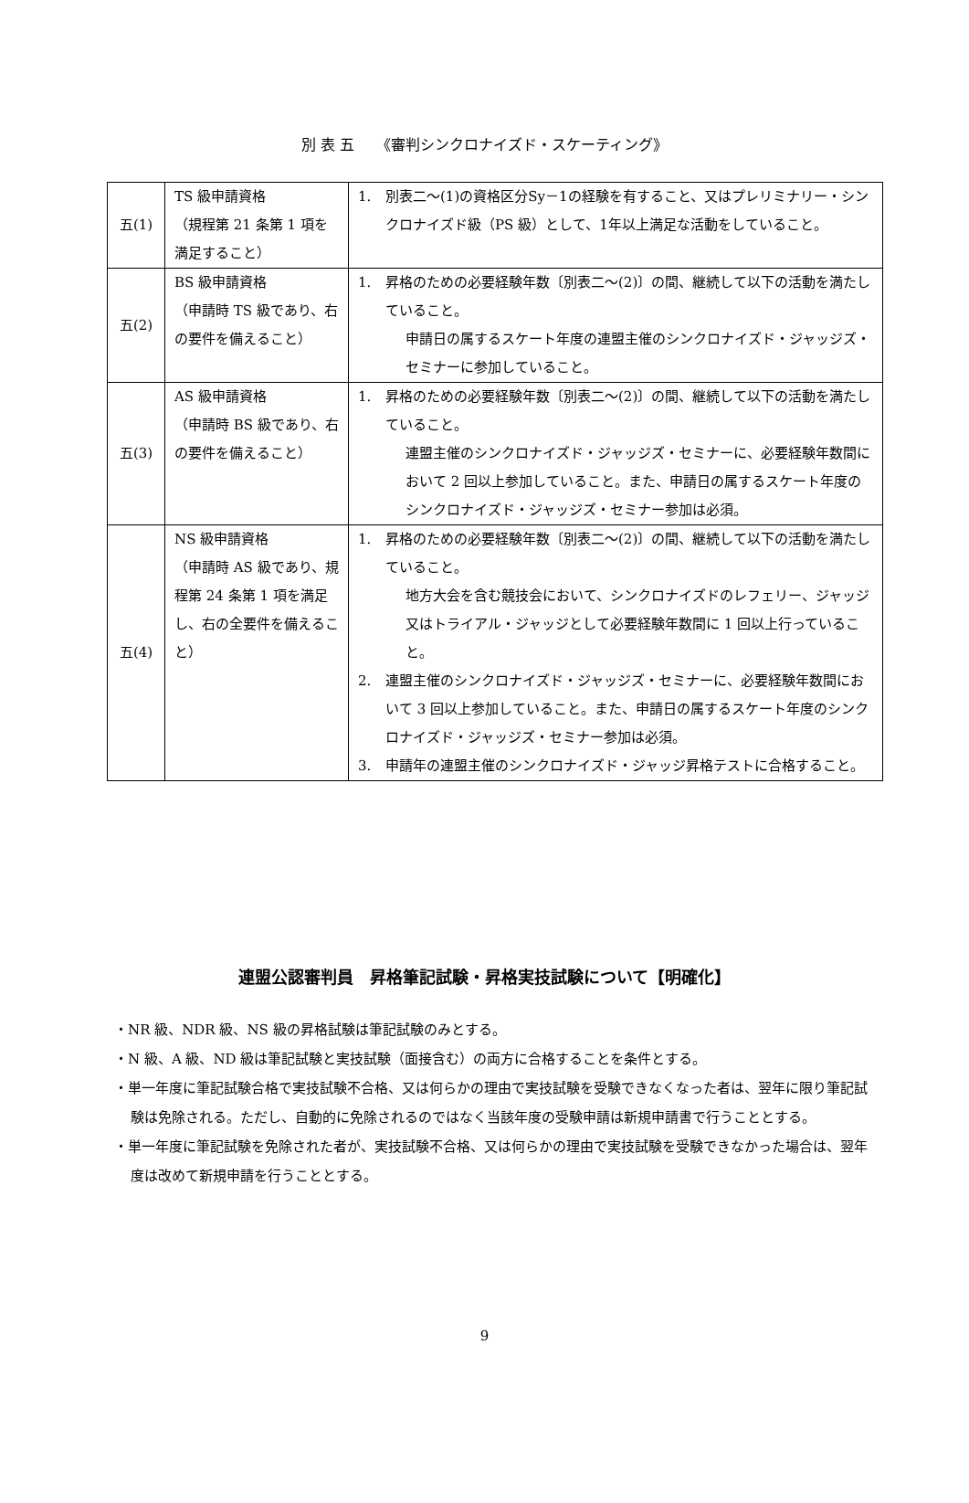別 表 五　　《審判シンクロナイズド・スケーティング》
| 五(1) | TS 級申請資格 （規程第 21 条第 1 項を満足すること） | 1. 別表二～(1)の資格区分Sy－1の経験を有すること、又はプレリミナリー・シンクロナイズド級（PS 級）として、1年以上満足な活動をしていること。 |
| 五(2) | BS 級申請資格 （申請時 TS 級であり、右の要件を備えること） | 1. 昇格のための必要経験年数〔別表二～(2)〕の間、継続して以下の活動を満たしていること。 申請日の属するスケート年度の連盟主催のシンクロナイズド・ジャッジズ・セミナーに参加していること。 |
| 五(3) | AS 級申請資格 （申請時 BS 級であり、右の要件を備えること） | 1. 昇格のための必要経験年数〔別表二～(2)〕の間、継続して以下の活動を満たしていること。 連盟主催のシンクロナイズド・ジャッジズ・セミナーに、必要経験年数間において 2 回以上参加していること。また、申請日の属するスケート年度のシンクロナイズド・ジャッジズ・セミナー参加は必須。 |
| 五(4) | NS 級申請資格 （申請時 AS 級であり、規程第 24 条第 1 項を満足し、右の全要件を備えること） | 1. 昇格のための必要経験年数〔別表二～(2)〕の間、継続して以下の活動を満たしていること。 地方大会を含む競技会において、シンクロナイズドのレフェリー、ジャッジ又はトライアル・ジャッジとして必要経験年数間に 1 回以上行っていること。 2. 連盟主催のシンクロナイズド・ジャッジズ・セミナーに、必要経験年数間において 3 回以上参加していること。また、申請日の属するスケート年度のシンクロナイズド・ジャッジズ・セミナー参加は必須。 3. 申請年の連盟主催のシンクロナイズド・ジャッジ昇格テストに合格すること。 |
連盟公認審判員　昇格筆記試験・昇格実技試験について【明確化】
・NR 級、NDR 級、NS 級の昇格試験は筆記試験のみとする。
・N 級、A 級、ND 級は筆記試験と実技試験（面接含む）の両方に合格することを条件とする。
・単一年度に筆記試験合格で実技試験不合格、又は何らかの理由で実技試験を受験できなくなった者は、翌年に限り筆記試験は免除される。ただし、自動的に免除されるのではなく当該年度の受験申請は新規申請書で行うこととする。
・単一年度に筆記試験を免除された者が、実技試験不合格、又は何らかの理由で実技試験を受験できなかった場合は、翌年度は改めて新規申請を行うこととする。
9